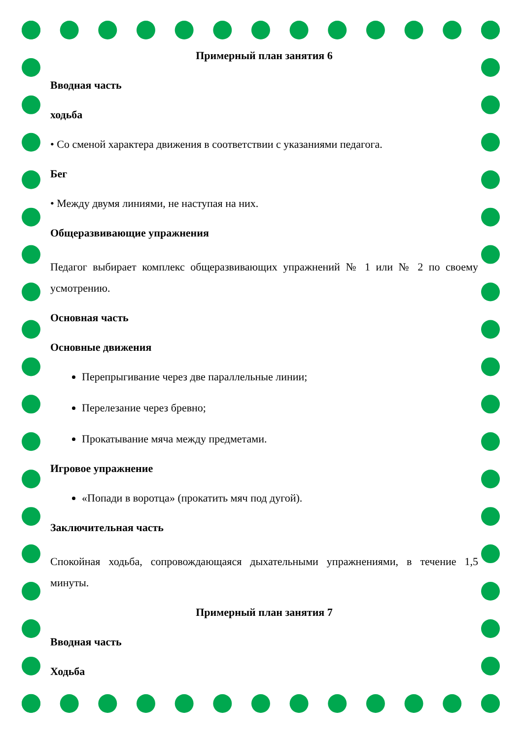Примерный план занятия 6
Вводная часть
ходьба
• Со сменой характера движения в соответствии с указаниями педагога.
Бег
• Между двумя линиями, не наступая на них.
Общеразвивающие упражнения
Педагог выбирает комплекс общеразвивающих упражнений № 1 или № 2 по своему усмотрению.
Основная часть
Основные движения
Перепрыгивание через две параллельные линии;
Перелезание через бревно;
Прокатывание мяча между предметами.
Игровое упражнение
«Попади в воротца» (прокатить мяч под дугой).
Заключительная часть
Спокойная ходьба, сопровождающаяся дыхательными упражнениями, в течение 1,5 минуты.
Примерный план занятия 7
Вводная часть
Ходьба